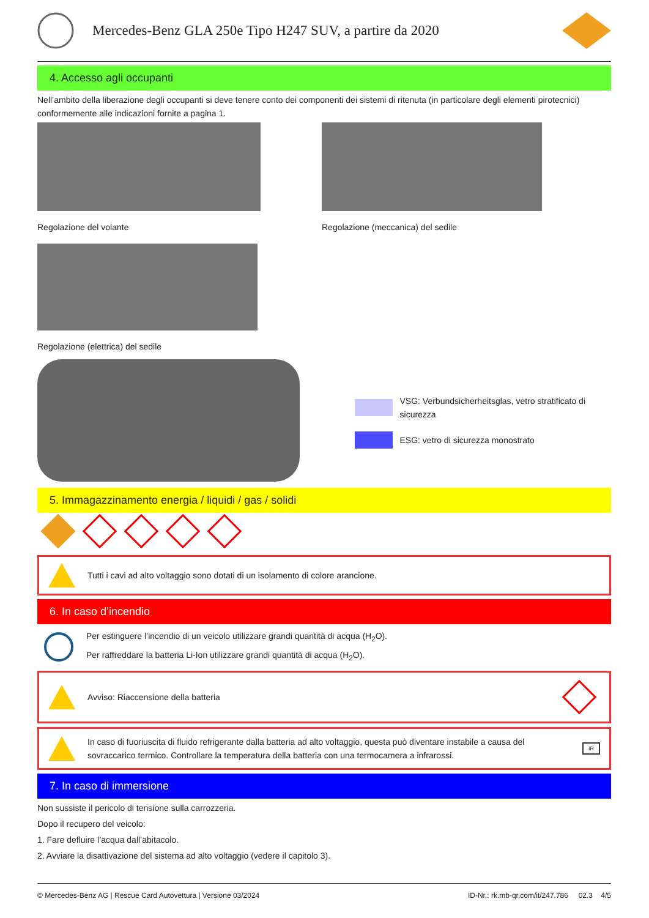Mercedes-Benz GLA 250e Tipo H247 SUV, a partire da 2020
4. Accesso agli occupanti
Nell’ambito della liberazione degli occupanti si deve tenere conto dei componenti dei sistemi di ritenuta (in particolare degli elementi pirotecnici) conformemente alle indicazioni fornite a pagina 1.
Regolazione del volante Regolazione (meccanica) del sedile
Regolazione (elettrica) del sedile
VSG: Verbundsicherheitsglas, vetro stratificato di sicurezza
ESG: vetro di sicurezza monostrato
5. Immagazzinamento energia / liquidi / gas / solidi
Tutti i cavi ad alto voltaggio sono dotati di un isolamento di colore arancione.
6. In caso d’incendio
Per estinguere l’incendio di un veicolo utilizzare grandi quantità di acqua (H<sub>2</sub>O).
Per raffreddare la batteria Li-Ion utilizzare grandi quantità di acqua (H<sub>2</sub>O).
Avviso: Riaccensione della batteria
In caso di fuoriuscita di fluido refrigerante dalla batteria ad alto voltaggio, questa può diventare instabile a causa del sovraccarico termico. Controllare la temperatura della batteria con una termocamera a infrarossi. IR
7. In caso di immersione
Non sussiste il pericolo di tensione sulla carrozzeria.
Dopo il recupero del veicolo:
1. Fare defluire l’acqua dall’abitacolo.
2. Avviare la disattivazione del sistema ad alto voltaggio (vedere il capitolo 3).
© Mercedes-Benz AG | Rescue Card Autovettura | Versione 03/2024 ID-Nr.: rk.mb-qr.com/it/247.786 02.3 4/5